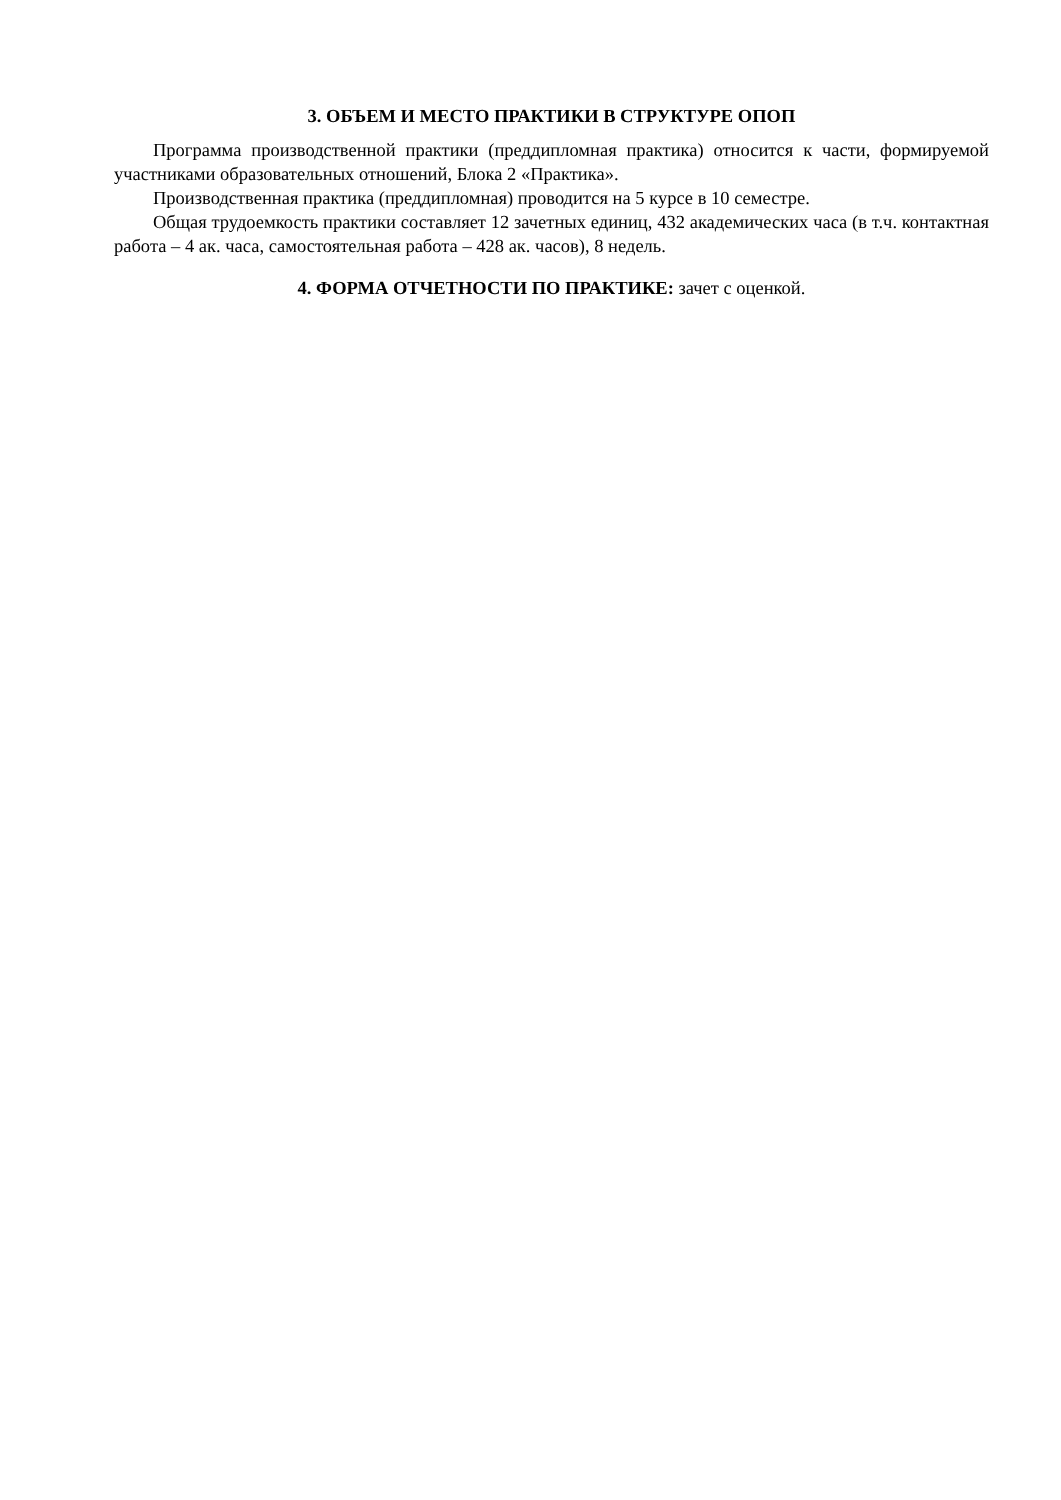3. ОБЪЕМ И МЕСТО ПРАКТИКИ В СТРУКТУРЕ ОПОП
Программа производственной практики (преддипломная практика) относится к части, формируемой участниками образовательных отношений, Блока 2 «Практика».
Производственная практика (преддипломная) проводится на 5 курсе в 10 семестре.
Общая трудоемкость практики составляет 12 зачетных единиц, 432 академических часа (в т.ч. контактная работа – 4 ак. часа, самостоятельная работа – 428 ак. часов), 8 недель.
4. ФОРМА ОТЧЕТНОСТИ ПО ПРАКТИКЕ: зачет с оценкой.